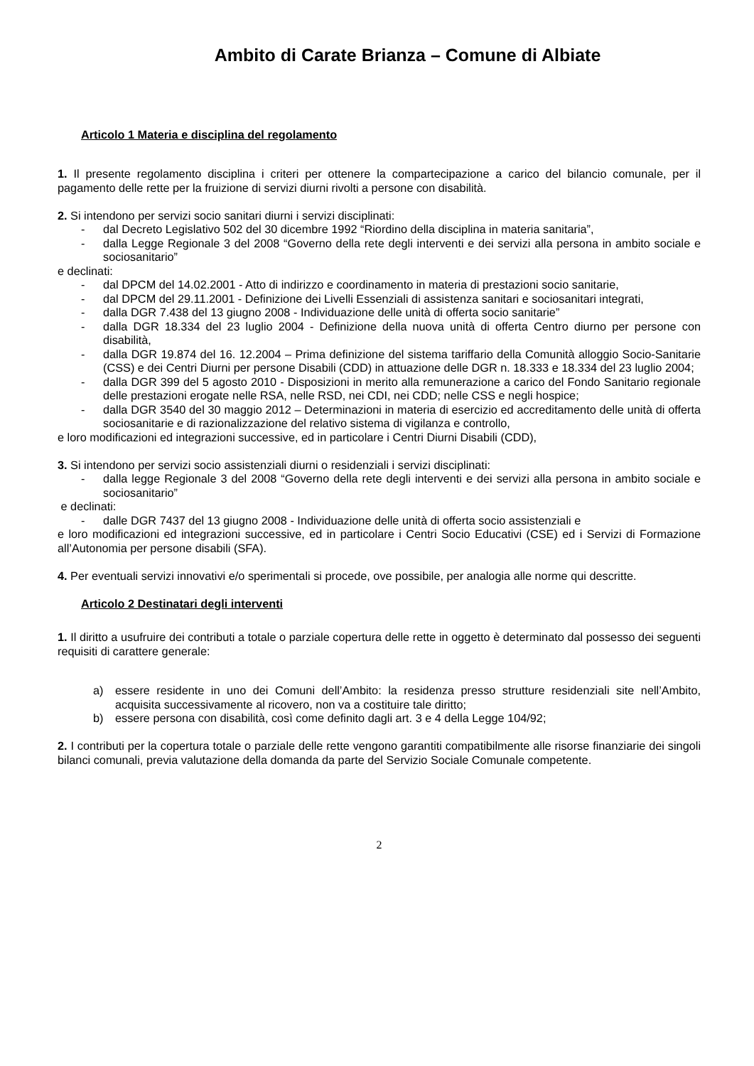Ambito di Carate Brianza – Comune di Albiate
Articolo 1 Materia e disciplina del regolamento
1. Il presente regolamento disciplina i criteri per ottenere la compartecipazione a carico del bilancio comunale, per il pagamento delle rette per la fruizione di servizi diurni rivolti a persone con disabilità.
2. Si intendono per servizi socio sanitari diurni i servizi disciplinati:
- dal Decreto Legislativo 502 del 30 dicembre 1992 “Riordino della disciplina in materia sanitaria”,
- dalla Legge Regionale 3 del 2008 “Governo della rete degli interventi e dei servizi alla persona in ambito sociale e sociosanitario”
e declinati:
- dal DPCM del 14.02.2001 - Atto di indirizzo e coordinamento in materia di prestazioni socio sanitarie,
- dal DPCM del 29.11.2001 - Definizione dei Livelli Essenziali di assistenza sanitari e sociosanitari integrati,
- dalla DGR 7.438 del 13 giugno 2008 - Individuazione delle unità di offerta socio sanitarie”
- dalla DGR 18.334 del 23 luglio 2004 - Definizione della nuova unità di offerta Centro diurno per persone con disabilità,
- dalla DGR 19.874 del 16. 12.2004 – Prima definizione del sistema tariffario della Comunità alloggio Socio-Sanitarie (CSS) e dei Centri Diurni per persone Disabili (CDD) in attuazione delle DGR n. 18.333 e 18.334 del 23 luglio 2004;
- dalla DGR 399 del 5 agosto 2010 - Disposizioni in merito alla remunerazione a carico del Fondo Sanitario regionale delle prestazioni erogate nelle RSA, nelle RSD, nei CDI, nei CDD; nelle CSS e negli hospice;
- dalla DGR 3540 del 30 maggio 2012 – Determinazioni in materia di esercizio ed accreditamento delle unità di offerta sociosanitarie e di razionalizzazione del relativo sistema di vigilanza e controllo,
e loro modificazioni ed integrazioni successive, ed in particolare i Centri Diurni Disabili (CDD),
3. Si intendono per servizi socio assistenziali diurni o residenziali i servizi disciplinati:
- dalla legge Regionale 3 del 2008 “Governo della rete degli interventi e dei servizi alla persona in ambito sociale e sociosanitario”
e declinati:
- dalle DGR 7437 del 13 giugno 2008 - Individuazione delle unità di offerta socio assistenziali e
e loro modificazioni ed integrazioni successive, ed in particolare i Centri Socio Educativi (CSE) ed i Servizi di Formazione all’Autonomia per persone disabili (SFA).
4. Per eventuali servizi innovativi e/o sperimentali si procede, ove possibile, per analogia alle norme qui descritte.
Articolo 2 Destinatari degli interventi
1. Il diritto a usufruire dei contributi a totale o parziale copertura delle rette in oggetto è determinato dal possesso dei seguenti requisiti di carattere generale:
a) essere residente in uno dei Comuni dell’Ambito: la residenza presso strutture residenziali site nell’Ambito, acquisita successivamente al ricovero, non va a costituire tale diritto;
b) essere persona con disabilità, così come definito dagli art. 3 e 4 della Legge 104/92;
2. I contributi per la copertura totale o parziale delle rette vengono garantiti compatibilmente alle risorse finanziarie dei singoli bilanci comunali, previa valutazione della domanda da parte del Servizio Sociale Comunale competente.
2